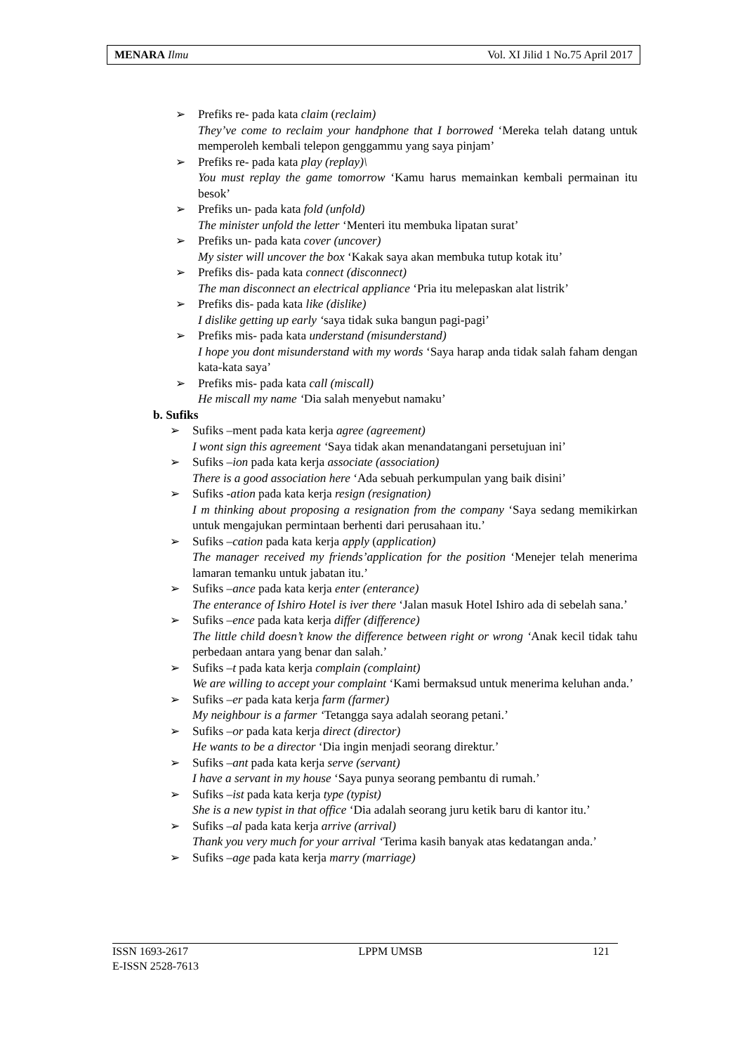MENARA Ilmu Vol. XI Jilid 1 No.75 April 2017
➢ Prefiks re- pada kata claim (reclaim)
They’ve come to reclaim your handphone that I borrowed ‘Mereka telah datang untuk memperoleh kembali telepon genggammu yang saya pinjam’
➢ Prefiks re- pada kata play (replay)\
You must replay the game tomorrow ‘Kamu harus memainkan kembali permainan itu besok’
➢ Prefiks un- pada kata fold (unfold)
The minister unfold the letter ‘Menteri itu membuka lipatan surat’
➢ Prefiks un- pada kata cover (uncover)
My sister will uncover the box ‘Kakak saya akan membuka tutup kotak itu’
➢ Prefiks dis- pada kata connect (disconnect)
The man disconnect an electrical appliance ‘Pria itu melepaskan alat listrik’
➢ Prefiks dis- pada kata like (dislike)
I dislike getting up early ‘saya tidak suka bangun pagi-pagi’
➢ Prefiks mis- pada kata understand (misunderstand)
I hope you dont misunderstand with my words ‘Saya harap anda tidak salah faham dengan kata-kata saya’
➢ Prefiks mis- pada kata call (miscall)
He miscall my name ‘Dia salah menyebut namaku’
b. Sufiks
➢ Sufiks –ment pada kata kerja agree (agreement)
I wont sign this agreement ‘Saya tidak akan menandatangani persetujuan ini’
➢ Sufiks –ion pada kata kerja associate (association)
There is a good association here ‘Ada sebuah perkumpulan yang baik disini’
➢ Sufiks -ation pada kata kerja resign (resignation)
I m thinking about proposing a resignation from the company ‘Saya sedang memikirkan untuk mengajukan permintaan berhenti dari perusahaan itu.’
➢ Sufiks –cation pada kata kerja apply (application)
The manager received my friends’application for the position ‘Menejer telah menerima lamaran temanku untuk jabatan itu.’
➢ Sufiks –ance pada kata kerja enter (enterance)
The enterance of Ishiro Hotel is iver there ‘Jalan masuk Hotel Ishiro ada di sebelah sana.’
➢ Sufiks –ence pada kata kerja differ (difference)
The little child doesn’t know the difference between right or wrong ‘Anak kecil tidak tahu perbedaan antara yang benar dan salah.’
➢ Sufiks –t pada kata kerja complain (complaint)
We are willing to accept your complaint ‘Kami bermaksud untuk menerima keluhan anda.’
➢ Sufiks –er pada kata kerja farm (farmer)
My neighbour is a farmer ‘Tetangga saya adalah seorang petani.’
➢ Sufiks –or pada kata kerja direct (director)
He wants to be a director ‘Dia ingin menjadi seorang direktur.’
➢ Sufiks –ant pada kata kerja serve (servant)
I have a servant in my house ‘Saya punya seorang pembantu di rumah.’
➢ Sufiks –ist pada kata kerja type (typist)
She is a new typist in that office ‘Dia adalah seorang juru ketik baru di kantor itu.’
➢ Sufiks –al pada kata kerja arrive (arrival)
Thank you very much for your arrival ‘Terima kasih banyak atas kedatangan anda.’
➢ Sufiks –age pada kata kerja marry (marriage)
ISSN 1693-2617 LPPM UMSB 121
E-ISSN 2528-7613